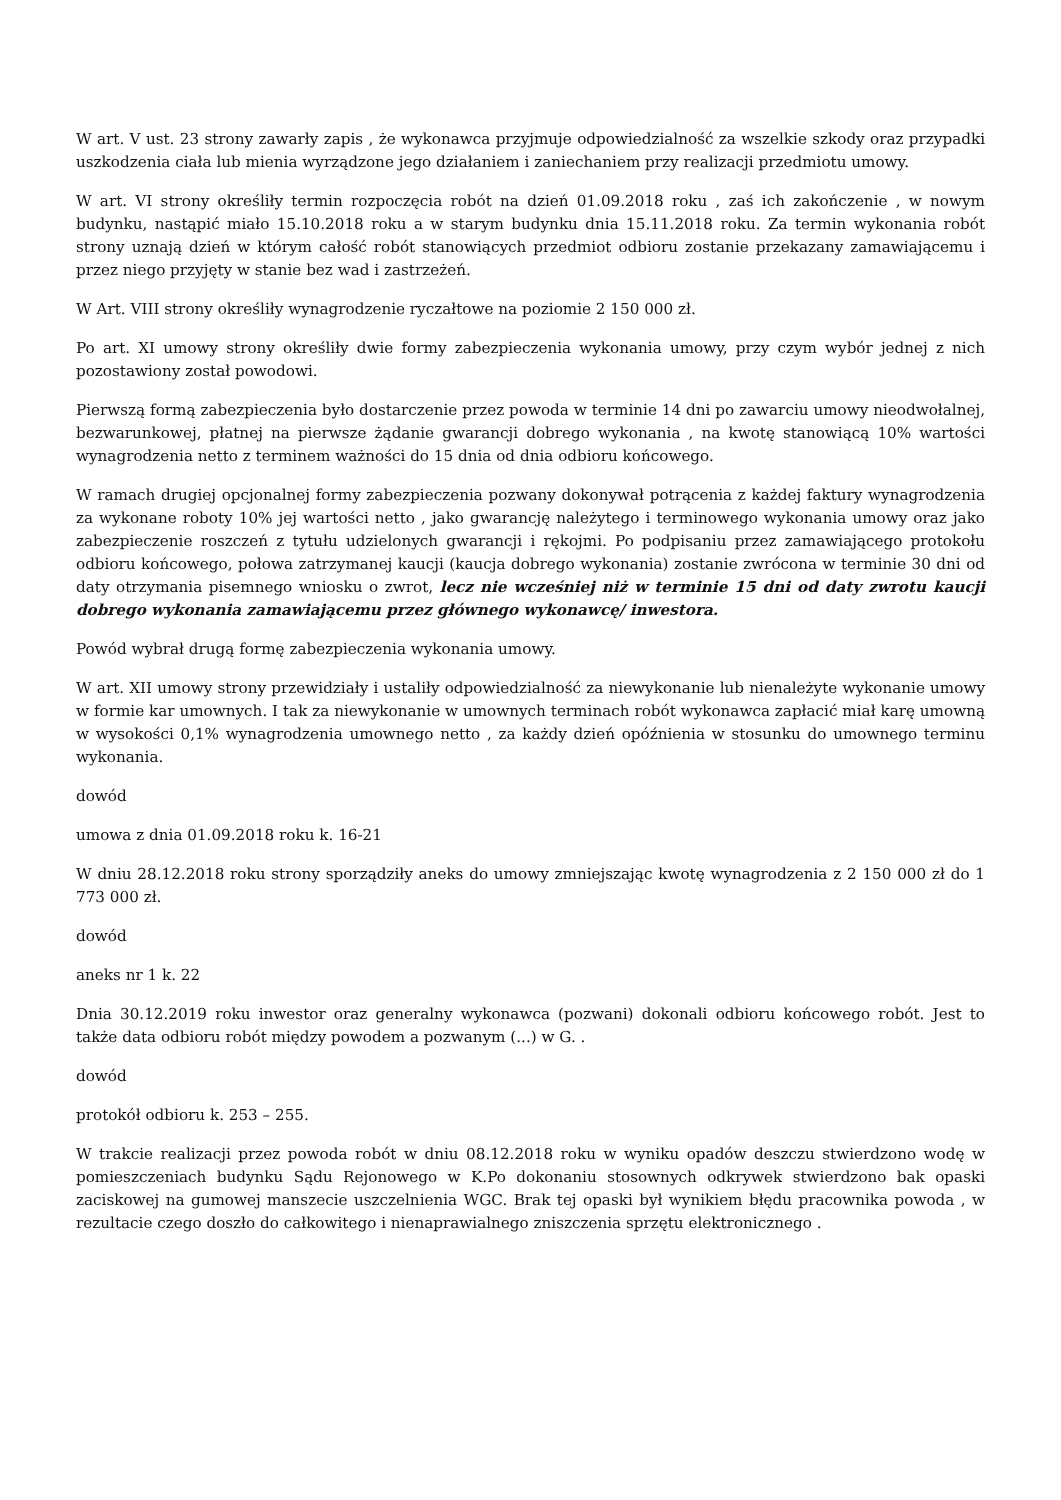W art. V ust. 23 strony zawarły zapis , że wykonawca przyjmuje odpowiedzialność za wszelkie szkody oraz przypadki uszkodzenia ciała lub mienia wyrządzone jego działaniem i zaniechaniem przy realizacji przedmiotu umowy.
W art. VI strony określiły termin rozpoczęcia robót na dzień 01.09.2018 roku , zaś ich zakończenie , w nowym budynku, nastąpić miało 15.10.2018 roku a w starym budynku dnia 15.11.2018 roku. Za termin wykonania robót strony uznają dzień w którym całość robót stanowiących przedmiot odbioru zostanie przekazany zamawiającemu i przez niego przyjęty w stanie bez wad i zastrzeżeń.
W Art. VIII strony określiły wynagrodzenie ryczałtowe na poziomie 2 150 000 zł.
Po art. XI umowy strony określiły dwie formy zabezpieczenia wykonania umowy, przy czym wybór jednej z nich pozostawiony został powodowi.
Pierwszą formą zabezpieczenia było dostarczenie przez powoda w terminie 14 dni po zawarciu umowy nieodwołalnej, bezwarunkowej, płatnej na pierwsze żądanie gwarancji dobrego wykonania , na kwotę stanowiącą 10% wartości wynagrodzenia netto z terminem ważności do 15 dnia od dnia odbioru końcowego.
W ramach drugiej opcjonalnej formy zabezpieczenia pozwany dokonywał potrącenia z każdej faktury wynagrodzenia za wykonane roboty 10% jej wartości netto , jako gwarancję należytego i terminowego wykonania umowy oraz jako zabezpieczenie roszczeń z tytułu udzielonych gwarancji i rękojmi. Po podpisaniu przez zamawiającego protokołu odbioru końcowego, połowa zatrzymanej kaucji (kaucja dobrego wykonania) zostanie zwrócona w terminie 30 dni od daty otrzymania pisemnego wniosku o zwrot, lecz nie wcześniej niż w terminie 15 dni od daty zwrotu kaucji dobrego wykonania zamawiającemu przez głównego wykonawcę/ inwestora.
Powód wybrał drugą formę zabezpieczenia wykonania umowy.
W art. XII umowy strony przewidziały i ustaliły odpowiedzialność za niewykonanie lub nienależyte wykonanie umowy w formie kar umownych. I tak za niewykonanie w umownych terminach robót wykonawca zapłacić miał karę umowną w wysokości 0,1% wynagrodzenia umownego netto , za każdy dzień opóźnienia w stosunku do umownego terminu wykonania.
dowód
umowa z dnia 01.09.2018 roku k. 16-21
W dniu 28.12.2018 roku strony sporządziły aneks do umowy zmniejszając kwotę wynagrodzenia z 2 150 000 zł do 1 773 000 zł.
dowód
aneks nr 1 k. 22
Dnia 30.12.2019 roku inwestor oraz generalny wykonawca (pozwani) dokonali odbioru końcowego robót. Jest to także data odbioru robót między powodem a pozwanym (...) w G. .
dowód
protokół odbioru k. 253 – 255.
W trakcie realizacji przez powoda robót w dniu 08.12.2018 roku w wyniku opadów deszczu stwierdzono wodę w pomieszczeniach budynku Sądu Rejonowego w K.Po dokonaniu stosownych odkrywek stwierdzono bak opaski zaciskowej na gumowej manszecie uszczelnienia WGC. Brak tej opaski był wynikiem błędu pracownika powoda , w rezultacie czego doszło do całkowitego i nienaprawialnego zniszczenia sprzętu elektronicznego .